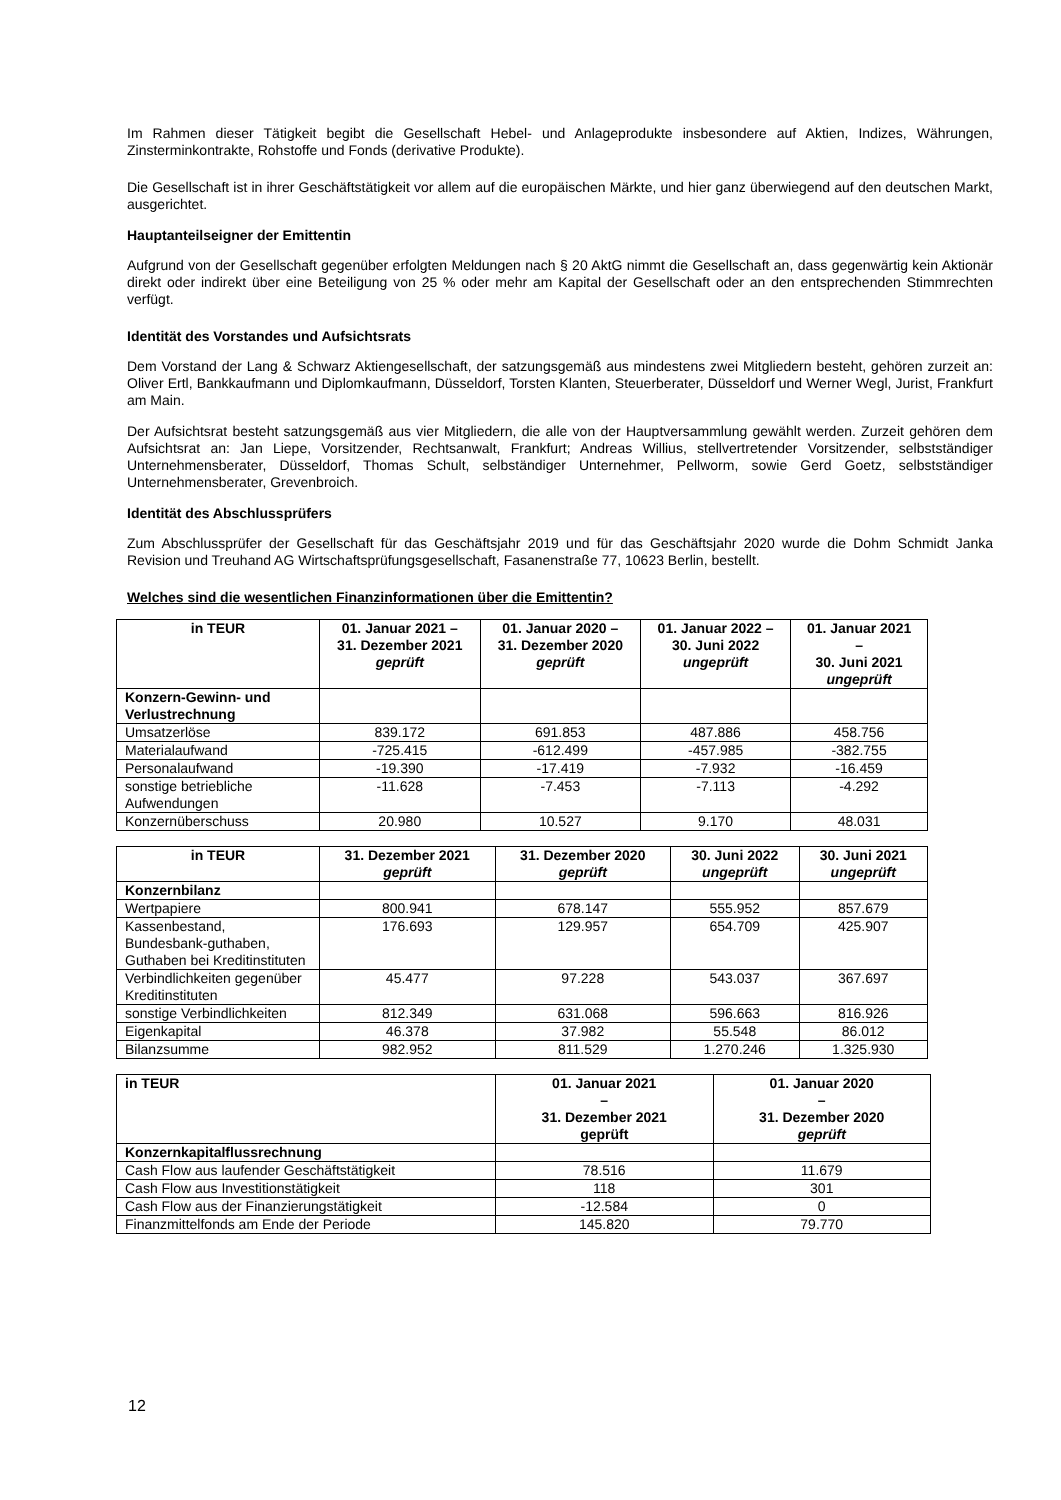Im Rahmen dieser Tätigkeit begibt die Gesellschaft Hebel- und Anlageprodukte insbesondere auf Aktien, Indizes, Währungen, Zinsterminkontrakte, Rohstoffe und Fonds (derivative Produkte).
Die Gesellschaft ist in ihrer Geschäftstätigkeit vor allem auf die europäischen Märkte, und hier ganz überwiegend auf den deutschen Markt, ausgerichtet.
Hauptanteilseigner der Emittentin
Aufgrund von der Gesellschaft gegenüber erfolgten Meldungen nach § 20 AktG nimmt die Gesellschaft an, dass gegenwärtig kein Aktionär direkt oder indirekt über eine Beteiligung von 25 % oder mehr am Kapital der Gesellschaft oder an den entsprechenden Stimmrechten verfügt.
Identität des Vorstandes und Aufsichtsrats
Dem Vorstand der Lang & Schwarz Aktiengesellschaft, der satzungsgemäß aus mindestens zwei Mitgliedern besteht, gehören zurzeit an: Oliver Ertl, Bankkaufmann und Diplomkaufmann, Düsseldorf, Torsten Klanten, Steuerberater, Düsseldorf und Werner Wegl, Jurist, Frankfurt am Main.
Der Aufsichtsrat besteht satzungsgemäß aus vier Mitgliedern, die alle von der Hauptversammlung gewählt werden. Zurzeit gehören dem Aufsichtsrat an: Jan Liepe, Vorsitzender, Rechtsanwalt, Frankfurt; Andreas Willius, stellvertretender Vorsitzender, selbstständiger Unternehmensberater, Düsseldorf, Thomas Schult, selbständiger Unternehmer, Pellworm, sowie Gerd Goetz, selbstständiger Unternehmensberater, Grevenbroich.
Identität des Abschlussprüfers
Zum Abschlussprüfer der Gesellschaft für das Geschäftsjahr 2019 und für das Geschäftsjahr 2020 wurde die Dohm Schmidt Janka Revision und Treuhand AG Wirtschaftsprüfungsgesellschaft, Fasanenstraße 77, 10623 Berlin, bestellt.
Welches sind die wesentlichen Finanzinformationen über die Emittentin?
| in TEUR | 01. Januar 2021 – 31. Dezember 2021 geprüft | 01. Januar 2020 – 31. Dezember 2020 geprüft | 01. Januar 2022 – 30. Juni 2022 ungeprüft | 01. Januar 2021 – 30. Juni 2021 ungeprüft |
| --- | --- | --- | --- | --- |
| Konzern-Gewinn- und Verlustrechnung | | | | |
| Umsatzerlöse | 839.172 | 691.853 | 487.886 | 458.756 |
| Materialaufwand | -725.415 | -612.499 | -457.985 | -382.755 |
| Personalaufwand | -19.390 | -17.419 | -7.932 | -16.459 |
| sonstige betriebliche Aufwendungen | -11.628 | -7.453 | -7.113 | -4.292 |
| Konzernüberschuss | 20.980 | 10.527 | 9.170 | 48.031 |
| in TEUR | 31. Dezember 2021 geprüft | 31. Dezember 2020 geprüft | 30. Juni 2022 ungeprüft | 30. Juni 2021 ungeprüft |
| --- | --- | --- | --- | --- |
| Konzernbilanz | | | | |
| Wertpapiere | 800.941 | 678.147 | 555.952 | 857.679 |
| Kassenbestand, Bundesbank-guthaben, Guthaben bei Kreditinstituten | 176.693 | 129.957 | 654.709 | 425.907 |
| Verbindlichkeiten gegenüber Kreditinstituten | 45.477 | 97.228 | 543.037 | 367.697 |
| sonstige Verbindlichkeiten | 812.349 | 631.068 | 596.663 | 816.926 |
| Eigenkapital | 46.378 | 37.982 | 55.548 | 86.012 |
| Bilanzsumme | 982.952 | 811.529 | 1.270.246 | 1.325.930 |
| in TEUR | 01. Januar 2021 – 31. Dezember 2021 geprüft | 01. Januar 2020 – 31. Dezember 2020 geprüft |
| --- | --- | --- |
| Konzernkapitalflussrechnung | | |
| Cash Flow aus laufender Geschäftstätigkeit | 78.516 | 11.679 |
| Cash Flow aus Investitionstätigkeit | 118 | 301 |
| Cash Flow aus der Finanzierungstätigkeit | -12.584 | 0 |
| Finanzmittelfonds am Ende der Periode | 145.820 | 79.770 |
12